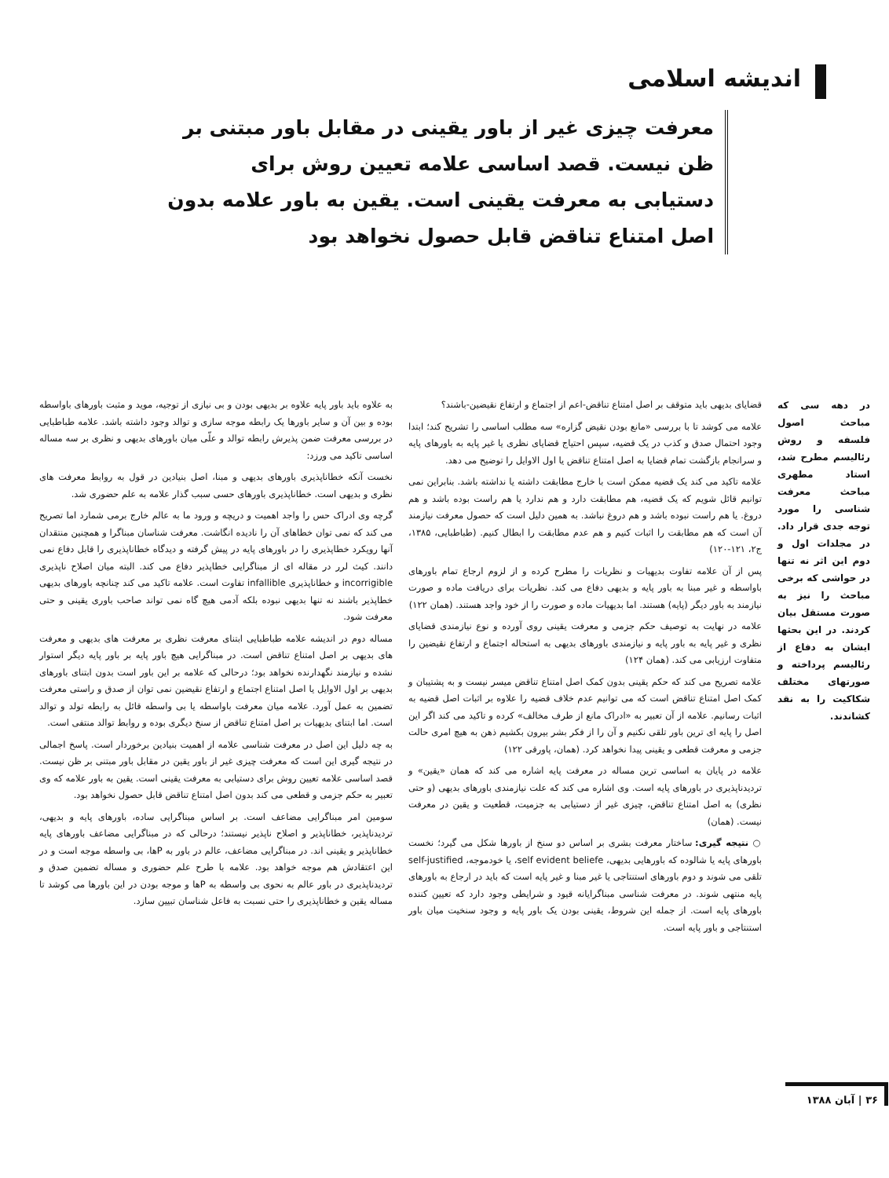اندیشه اسلامی
معرفت چیزی غیر از باور یقینی در مقابل باور مبتنی بر ظن نیست. قصد اساسی علامه تعیین روش برای دستیابی به معرفت یقینی است. یقین به باور علامه بدون اصل امتناع تناقض قابل حصول نخواهد بود
در دهه سی که مباحث اصول فلسفه و روش رئالیسم مطرح شد، استاد مطهری مباحث معرفت شناسی را مورد توجه جدی قرار داد. در مجلدات اول و دوم این اثر نه تنها در حواشی که برخی مباحث را نیز به صورت مستقل بیان کردند. در این بحثها ایشان به دفاع از رئالیسم پرداخته و صورتهای مختلف شکاکیت را به نقد کشاندند.
قضایای بدیهی باید متوقف بر اصل امتناع تناقض-اعم از اجتماع و ارتفاع نقیضین-باشند؟
علامه می کوشد تا با بررسی «مانع بودن نقیض گزاره» سه مطلب اساسی را تشریح کند؛ ابتدا وجود احتمال صدق و کذب در یک قضیه، سپس احتیاج قضایای نظری یا غیر پایه به باورهای پایه و سرانجام بازگشت تمام قضایا به اصل امتناع تناقض یا اول الاوایل را توضیح می دهد.
علامه تاکید می کند یک قضیه ممکن است با خارج مطابقت داشته یا نداشته باشد. بنابراین نمی توانیم قائل شویم که یک قضیه، هم مطابقت دارد و هم ندارد یا هم راست بوده باشد و هم دروغ. یا هم راست نبوده باشد و هم دروغ نباشد. به همین دلیل است که حصول معرفت نیازمند آن است که هم مطابقت را اثبات کنیم و هم عدم مطابقت را ابطال کنیم. (طباطبایی، ۱۳۸۵، ج۲، ۱۲۱-۱۲۰)
پس از آن علامه تفاوت بدیهیات و نظریات را مطرح کرده و از لزوم ارجاع تمام باورهای باواسطه و غیر مبنا به باور پایه و بدیهی دفاع می کند. نظریات برای دریافت ماده و صورت نیازمند به باور دیگر (پایه) هستند. اما بدیهیات ماده و صورت را از خود واجد هستند. (همان ۱۲۲)
علامه در نهایت به توصیف حکم جزمی و معرفت یقینی روی آورده و نوع نیازمندی قضایای نظری و غیر پایه به باور پایه و نیازمندی باورهای بدیهی به استحاله اجتماع و ارتفاع نقیضین را متفاوت ارزیابی می کند. (همان ۱۲۴)
علامه تصریح می کند که حکم یقینی بدون کمک اصل امتناع تناقض میسر نیست و به پشتیبان و کمک اصل امتناع تناقض است که می توانیم عدم خلاف قضیه را علاوه بر اثبات اصل قضیه به اثبات رسانیم. علامه از آن تعبیر به «ادراک مانع از طرف مخالف» کرده و تاکید می کند اگر این اصل را پایه ای ترین باور تلقی نکنیم و آن را از فکر بشر بیرون بکشیم ذهن به هیچ امری حالت جزمی و معرفت قطعی و یقینی پیدا نخواهد کرد. (همان، پاورقی ۱۲۲)
علامه در پایان به اساسی ترین مساله در معرفت پایه اشاره می کند که همان «یقین» و تردیدناپذیری در باورهای پایه است. وی اشاره می کند که علت نیازمندی باورهای بدیهی (و حتی نظری) به اصل امتناع تناقض، چیزی غیر از دستیابی به جزمیت، قطعیت و یقین در معرفت نیست. (همان)
○ نتیجه گیری: ساختار معرفت بشری بر اساس دو سنخ از باورها شکل می گیرد؛ نخست باورهای پایه یا شالوده که باورهایی بدیهی، self evident beliefe، یا خودموجه، self-justified تلقی می شوند و دوم باورهای استنتاجی یا غیر مبنا و غیر پایه است که باید در ارجاع به باورهای پایه منتهی شوند. در معرفت شناسی مبناگرایانه قیود و شرایطی وجود دارد که تعیین کننده باورهای پایه است. از جمله این شروط، یقینی بودن یک باور پایه و وجود سنخیت میان باور استنتاجی و باور پایه است.
به علاوه باید باور پایه علاوه بر بدیهی بودن و بی نیازی از توجیه، موید و مثبت باورهای باواسطه بوده و بین آن و سایر باورها یک رابطه موجه سازی و توالد وجود داشته باشد. علامه طباطبایی در بررسی معرفت ضمن پذیرش رابطه توالد و علّی میان باورهای بدیهی و نظری بر سه مساله اساسی تاکید می ورزد:
نخست آنکه خطاناپذیری باورهای بدیهی و مبنا، اصل بنیادین در قول به روابط معرفت های نظری و بدیهی است. خطاناپذیری باورهای حسی سبب گذار علامه به علم حضوری شد.
گرچه وی ادراک حس را واجد اهمیت و دریچه و ورود ما به عالم خارج برمی شمارد اما تصریح می کند که نمی توان خطاهای آن را نادیده انگاشت. معرفت شناسان مبناگرا و همچنین منتقدان آنها رویکرد خطاپذیری را در باورهای پایه در پیش گرفته و دیدگاه خطاناپذیری را قابل دفاع نمی دانند. کیث لرر در مقاله ای از مبناگرایی خطاپذیر دفاع می کند. البته میان اصلاح ناپذیری incorrigible و خطاناپذیری infallible تفاوت است. علامه تاکید می کند چنانچه باورهای بدیهی خطاپذیر باشند نه تنها بدیهی نبوده بلکه آدمی هیچ گاه نمی تواند صاحب باوری یقینی و حتی معرفت شود.
مساله دوم در اندیشه علامه طباطبایی ابتنای معرفت نظری بر معرفت های بدیهی و معرفت های بدیهی بر اصل امتناع تناقض است. در مبناگرایی هیچ باور پایه بر باور پایه دیگر استوار نشده و نیازمند نگهدارنده نخواهد بود؛ درحالی که علامه بر این باور است بدون ابتنای باورهای بدیهی بر اول الاوایل یا اصل امتناع اجتماع و ارتفاع نقیضین نمی توان از صدق و راستی معرفت تضمین به عمل آورد. علامه میان معرفت باواسطه یا بی واسطه قائل به رابطه تولد و توالد است. اما ابتنای بدیهیات بر اصل امتناع تناقض از سنخ دیگری بوده و روابط توالد منتفی است.
به چه دلیل این اصل در معرفت شناسی علامه از اهمیت بنیادین برخوردار است. پاسخ اجمالی در نتیجه گیری این است که معرفت چیزی غیر از باور یقین در مقابل باور مبتنی بر ظن نیست. قصد اساسی علامه تعیین روش برای دستیابی به معرفت یقینی است. یقین به باور علامه که وی تعبیر به حکم جزمی و قطعی می کند بدون اصل امتناع تناقض قابل حصول نخواهد بود.
سومین امر مبناگرایی مضاعف است. بر اساس مبناگرایی ساده، باورهای پایه و بدیهی، تردیدناپذیر، خطاناپذیر و اصلاح ناپذیر نیستند؛ درحالی که در مبناگرایی مضاعف باورهای پایه خطاناپذیر و یقینی اند. در مبناگرایی مضاعف، عالم در باور به Pها، بی واسطه موجه است و در این اعتقادش هم موجه خواهد بود. علامه با طرح علم حضوری و مساله تضمین صدق و تردیدناپذیری در باور عالم به نحوی بی واسطه به Pها و موجه بودن در این باورها می کوشد تا مساله یقین و خطاناپذیری را حتی نسبت به فاعل شناسان تبیین سازد.
۳۶ | آبان ۱۳۸۸